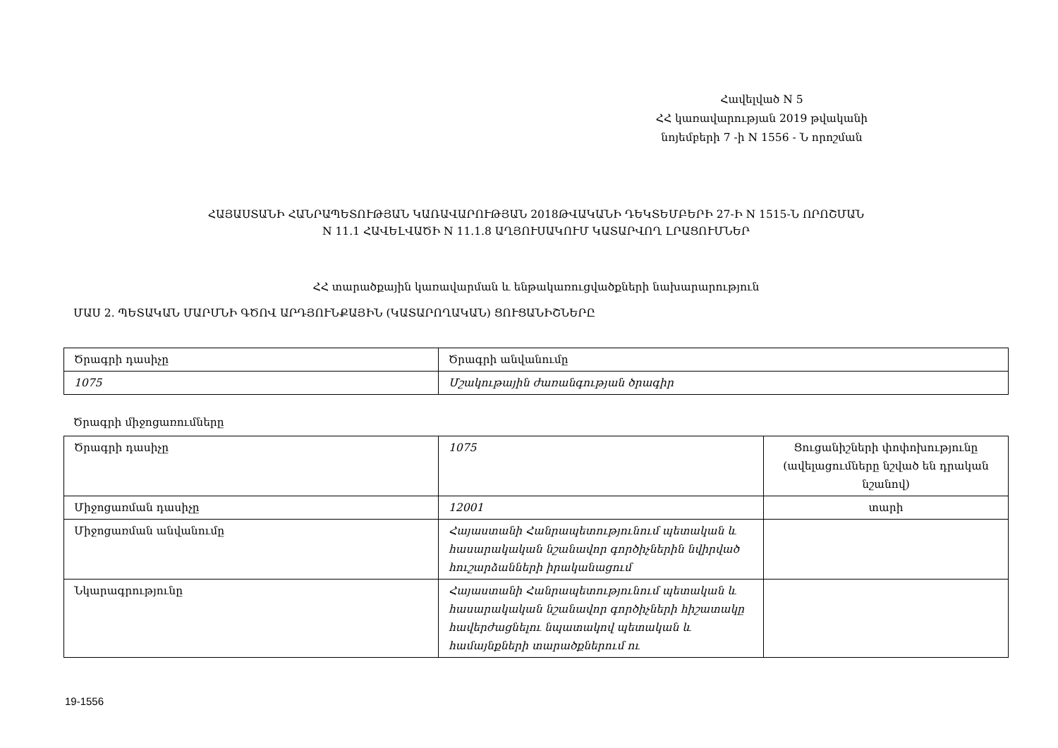Հավելված N 5
ՀՀ կառավարության 2019 թվականի
նոյեմբերի 7 -ի N 1556 - Ն որոշման
ՀԱՅԱՍՏԱՆԻ ՀԱՆՐԱՊԵՏՈՒԹՅԱՆ ԿԱՌԱՎԱՐՈՒԹՅԱՆ 2018ԹՎԱԿԱՆԻ ԴԵԿՏԵՄԲԵՐԻ 27-Ի N 1515-Ն ՈՐՈՇՄԱՆ
N 11.1 ՀԱՎԵԼՎԱԾԻ N 11.1.8 ԱՂՅՈՒՍԱԿՈՒՄ ԿԱՏԱՐՎՈՂ ԼՐԱՑՈՒՄՆԵՐ
ՀՀ տարածքային կառավարման և ենթակառուցվածքների նախարարություն
ՄԱՍ 2. ՊԵՏԱԿԱՆ ՄԱՐՄՆԻ ԳԾՈՎ ԱՐԴՅՈՒՆՔԱՅԻՆ (ԿԱՏԱՐՈՂԱԿԱՆ) ՑՈՒՑԱՆԻՇՆԵՐԸ
| Ծրագրի դասիչը | Ծրագրի անվանումը |
| 1075 | Մշակութային ժառանգության ծրագիր |
Ծրագրի միջոցառումները
| Ծրագրի դասիչը | 1075 | Ցուցանիշների փոփոխությունը (ավելացումները նշված են դրական նշանով) |
| Միջոցառման դասիչը | 12001 | տարի |
| Միջոցառման անվանումը | Հայաստանի Հանրապետությունում պետական և հասարակական նշանավոր գործիչներին նվիրված հուշարձանների իրականացում | |
| Նկարագրությունը | Հայաստանի Հանրապետությունում պետական և հասարակական նշանավոր գործիչների հիշատակը հավերժացնելու նպատակով պետական և համայնքների տարածքներում ու | |
19-1556